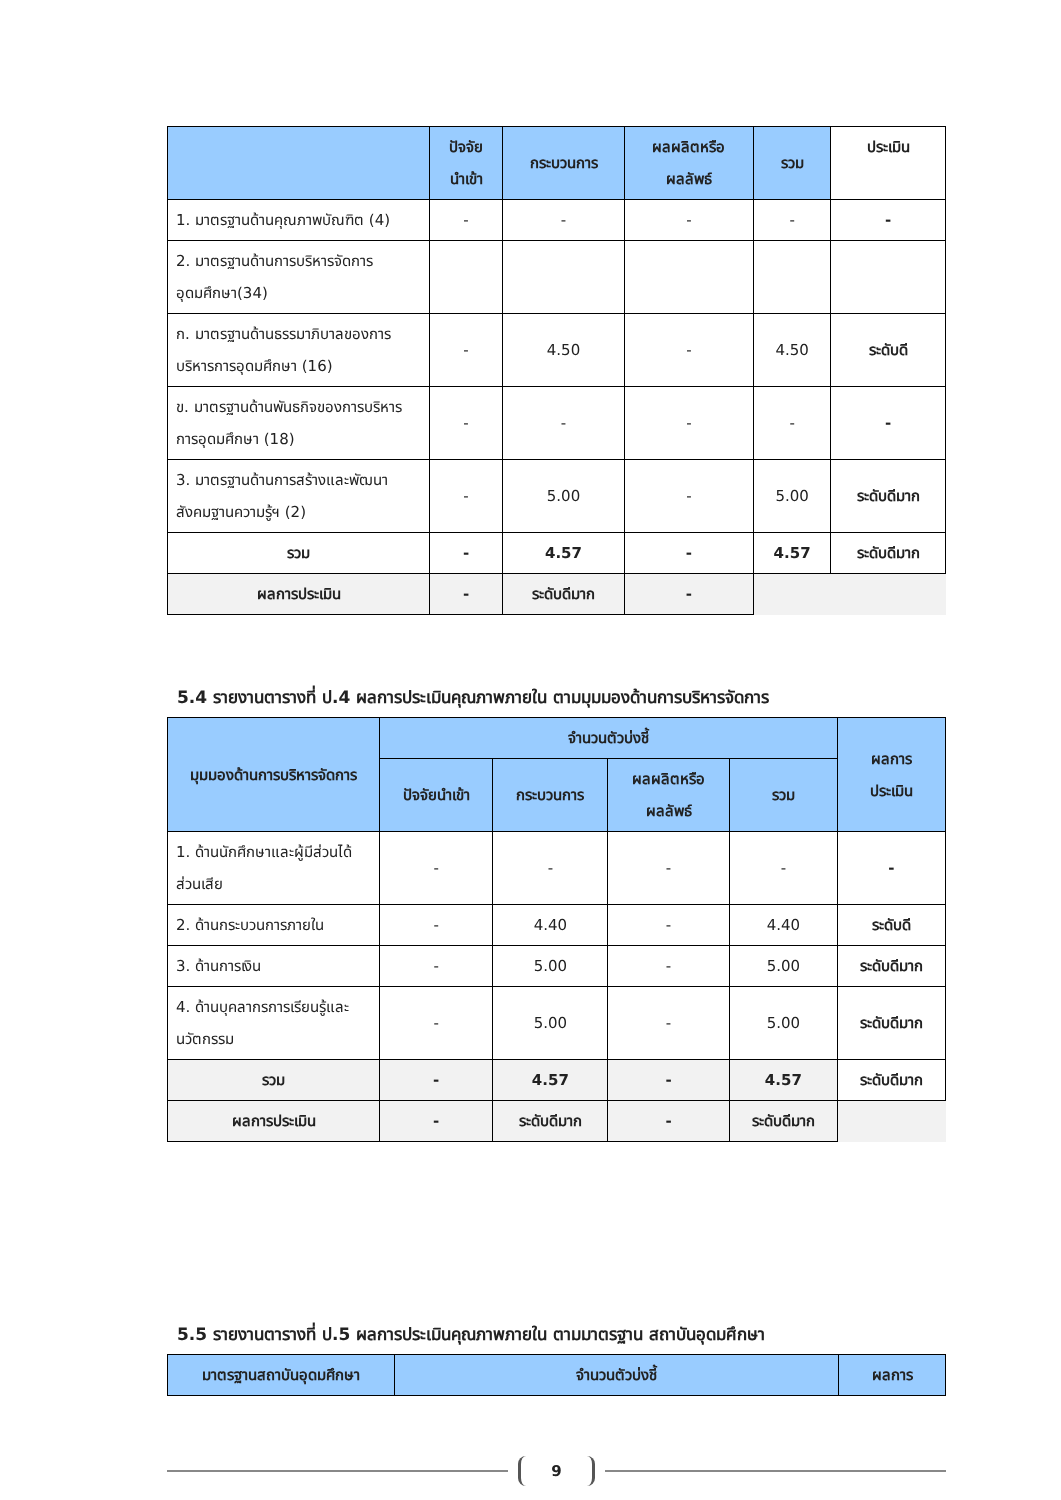| | ปัจจัย นำเข้า | กระบวนการ | ผลผลิตหรือ ผลลัพธ์ | รวม | ประเมิน |
| --- | --- | --- | --- | --- | --- |
| 1. มาตรฐานด้านคุณภาพบัณฑิต (4) | - | - | - | - | - |
| 2. มาตรฐานด้านการบริหารจัดการอุดมศึกษา(34) | | | | | |
| ก. มาตรฐานด้านธรรมาภิบาลของการบริหารการอุดมศึกษา (16) | - | 4.50 | - | 4.50 | ระดับดี |
| ข. มาตรฐานด้านพันธกิจของการบริหารการอุดมศึกษา (18) | - | - | - | - | - |
| 3. มาตรฐานด้านการสร้างและพัฒนาสังคมฐานความรู้ฯ (2) | - | 5.00 | - | 5.00 | ระดับดีมาก |
| รวม | - | 4.57 | - | 4.57 | ระดับดีมาก |
| ผลการประเมิน | - | ระดับดีมาก | - | | |
5.4 รายงานตารางที่ ป.4 ผลการประเมินคุณภาพภายใน ตามมุมมองด้านการบริหารจัดการ
| มุมมองด้านการบริหารจัดการ | จำนวนตัวบ่งชี้ | | | | ผลการ ประเมิน |
| --- | --- | --- | --- | --- | --- |
| | ปัจจัยนำเข้า | กระบวนการ | ผลผลิตหรือ ผลลัพธ์ | รวม | |
| 1. ด้านนักศึกษาและผู้มีส่วนได้ส่วนเสีย | - | - | - | - | - |
| 2. ด้านกระบวนการภายใน | - | 4.40 | - | 4.40 | ระดับดี |
| 3. ด้านการเงิน | - | 5.00 | - | 5.00 | ระดับดีมาก |
| 4. ด้านบุคลากรการเรียนรู้และนวัตกรรม | - | 5.00 | - | 5.00 | ระดับดีมาก |
| รวม | - | 4.57 | - | 4.57 | ระดับดีมาก |
| ผลการประเมิน | - | ระดับดีมาก | - | ระดับดีมาก | |
5.5 รายงานตารางที่ ป.5 ผลการประเมินคุณภาพภายใน ตามมาตรฐาน สถาบันอุดมศึกษา
| มาตรฐานสถาบันอุดมศึกษา | จำนวนตัวบ่งชี้ | ผลการ |
| --- | --- | --- |
9